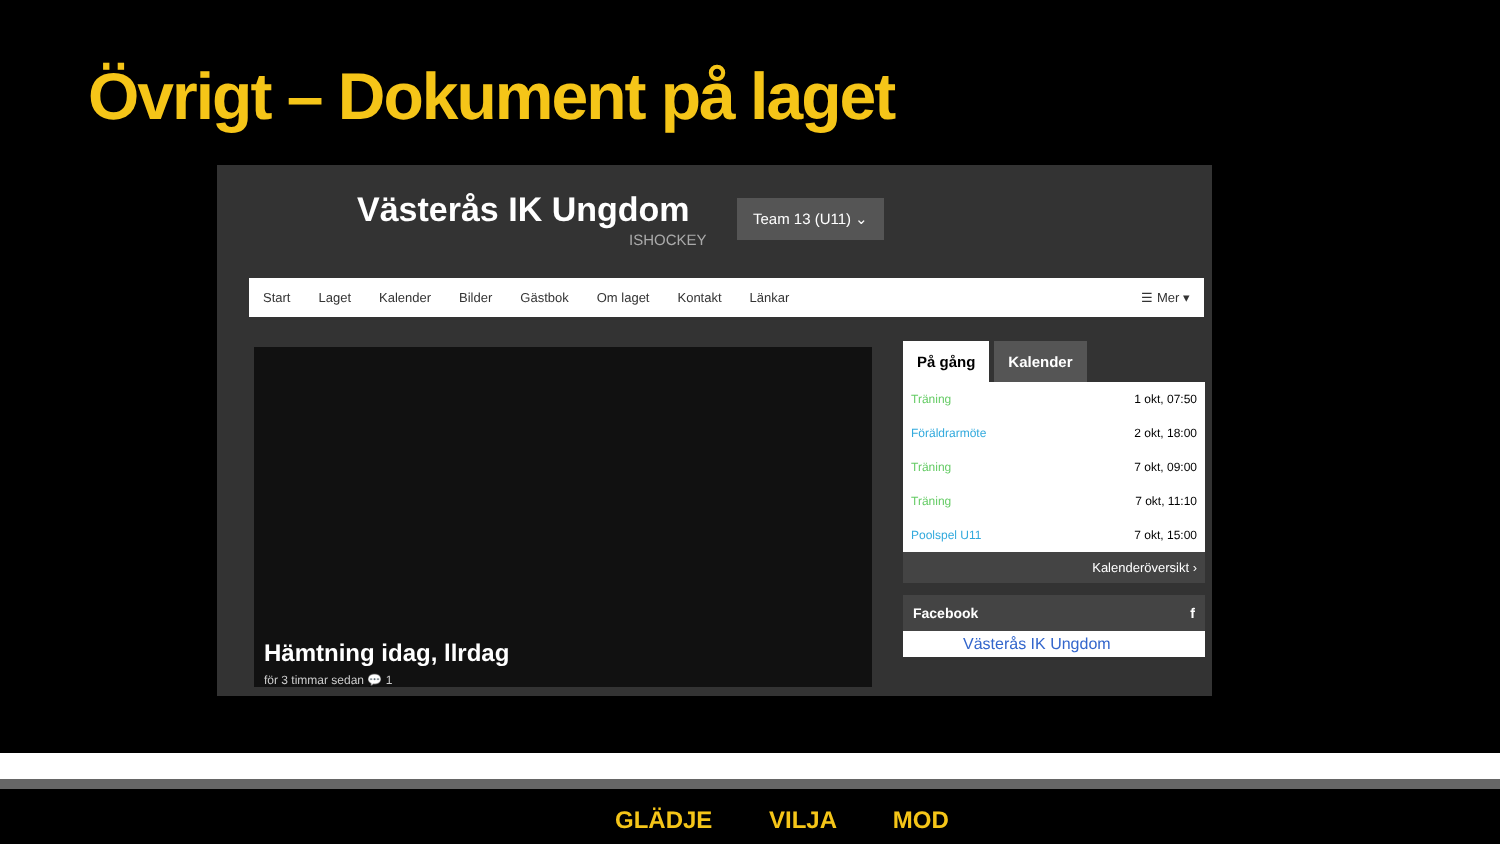Övrigt – Dokument på laget
Västerås IK Ungdom
ISHOCKEY
Team 13 (U11) ⌄
Start Laget Kalender Bilder Gästbok Om laget Kontakt Länkar ☰ Mer ▾
Hämtning idag, llrdag
för 3 timmar sedan 💬 1
På gång Kalender
| Träning | 1 okt, 07:50 |
| Föräldrarmöte | 2 okt, 18:00 |
| Träning | 7 okt, 09:00 |
| Träning | 7 okt, 11:10 |
| Poolspel U11 | 7 okt, 15:00 |
Kalenderöversikt ›
Facebook f
Västerås IK Ungdom
GLÄDJE VILJA MOD